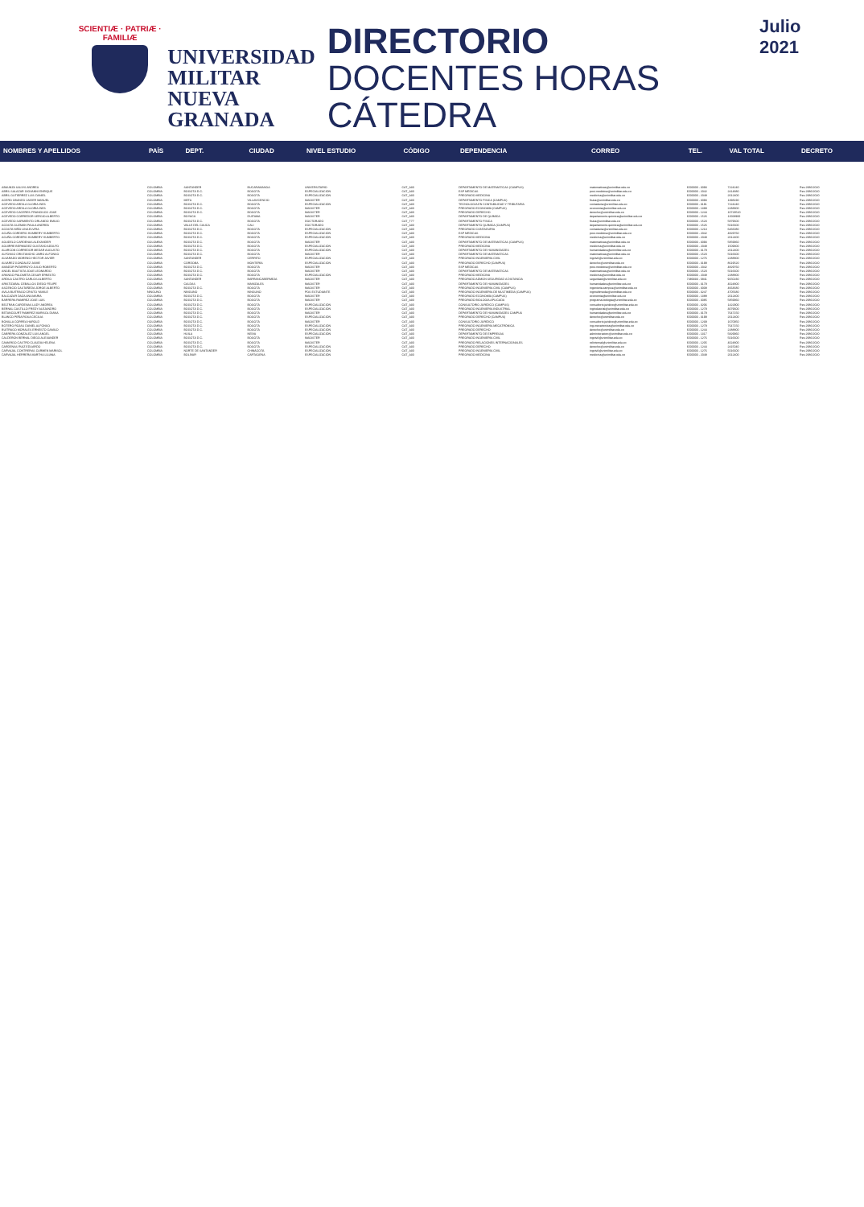SCIENTIÆ · PATRIÆ · FAMILIÆ
UNIVERSIDAD MILITAR NUEVA GRANADA
DIRECTORIO
DOCENTES HORAS CÁTEDRA
Julio 2021
| NOMBRES Y APELLIDOS | PAÍS | DEPT. | CIUDAD | NIVEL ESTUDIO | CÓDIGO | DEPENDENCIA | CORREO | TEL. | VAL TOTAL | DECRETO |
| --- | --- | --- | --- | --- | --- | --- | --- | --- | --- | --- |
| ABAUNZA SALIVS ANDREA | COLOMBIA | SANTANDER | BUCARAMANGA | UNIVERSITARIO | CAT_A30 | DEPARTAMENTO DE MATEMÁTICAS (CAMPUS) | matematicas@unimilitar.edu.co | 6500000 - 3093 | 7224240 | Res 2986/2020 |
| ABRIL SALAZAR GIOVANNI ENRIQUE | COLOMBIA | BOGOTÁ D.C. | BOGOTÁ | ESPECIALIZACIÓN | CAT_A30 | ESP MÉDICAS | post.medicina@unimilitar.edu.co | 6500000 - 2042 | 2414880 | Res 2986/2020 |
| ABRIL GUTIERREZ LUIS DANIEL | COLOMBIA | BOGOTÁ D.C. | BOGOTÁ | ESPECIALIZACIÓN | CAT_A30 | PREGRADO MEDICINA | medicina@unimilitar.edu.co | 6500000 - 2048 | 2012400 | Res 2986/2020 |
| ACERO OBANDO JAIDER MANUEL | COLOMBIA | META | VILLAVICENCIO | MAGISTER | CAT_A30 | DEPARTAMENTO FÍSICA (CAMPUS) | fisica@unimilitar.edu.co | 6500000 - 3093 | 1398190 | Res 2986/2020 |
| ACEVEDO ARDILA GLORIA INES | COLOMBIA | BOGOTÁ D.C. | BOGOTÁ | ESPECIALIZACIÓN | CAT_A30 | TECNOLOGÍA EN CONTABILIDAD Y TRIBUTARIA | contaduria@unimilitar.edu.co | 6500000 - 3191 | 7224240 | Res 2986/2020 |
| ACEVEDO ARDILA GLORIA INES | COLOMBIA | BOGOTÁ D.C. | BOGOTÁ | MAGISTER | CAT_A30 | PREGRADO ECONOMÍA (CAMPUS) | economia@unimilitar.edu.co | 6500000 - 1388 | 2288800 | Res 2986/2020 |
| ACEVEDO CACERES FRANCISCO JOSE | COLOMBIA | BOGOTÁ D.C. | BOGOTÁ | MAGISTER | CAT_A30 | PREGRADO DERECHO | derecho@unimilitar.edu.co | 6500000 - 1244 | 10729520 | Res 2986/2020 |
| ACEVEDO CORREDOR SERGIO ALBERTO | COLOMBIA | BOYACÁ | DUITAMA | MAGISTER | CAT_A30 | DEPARTAMENTO DE QUÍMICA | departamento.quimica@unimilitar.edu.co | 6500000 - 1526 | 11568900 | Res 2986/2020 |
| ACEVEDO SARMIENTO ORLANDO EMILIO | COLOMBIA | BOGOTÁ D.C. | BOGOTÁ | DOCTORADO | CAT_T77 | DEPARTAMENTO FÍSICA | fisica@unimilitar.edu.co | 6500000 - 1523 | 5879600 | Res 2986/2020 |
| ACOSTA GUZMAN PAULA ANDREA | COLOMBIA | VALLE DEL CAUCA | CALI | DOCTORADO | CAT_A30 | DEPARTAMENTO QUÍMICA (CAMPUS) | departamento.quimica@unimilitar.edu.co | 6500000 - 1526 | 5016600 | Res 2986/2020 |
| ACOSTA NIÑO LINA ELVIRA | COLOMBIA | BOGOTÁ D.C. | BOGOTÁ | ESPECIALIZACIÓN | CAT_A30 | PREGRADO CONTADURÍA | contaduria@unimilitar.edu.co | 6500000 - 1213 | 6466080 | Res 2986/2020 |
| ACUÑA CORDERO HUMBERY HUMBERTO | COLOMBIA | BOGOTÁ D.C. | BOGOTÁ | ESPECIALIZACIÓN | CAT_A30 | ESP MÉDICAS | post.medicina@unimilitar.edu.co | 6500000 - 2042 | 4829760 | Res 2986/2020 |
| ACUÑA CORDERO HUMBERY HUMBERTO | COLOMBIA | BOGOTÁ D.C. | BOGOTÁ | ESPECIALIZACIÓN | CAT_A30 | PREGRADO MEDICINA | medicina@unimilitar.edu.co | 6500000 - 2048 | 2012400 | Res 2986/2020 |
| AGUDELO CARDENAS ALEXANDER | COLOMBIA | BOGOTÁ D.C. | BOGOTÁ | MAGISTER | CAT_A30 | DEPARTAMENTO DE MATEMÁTICAS (CAMPUS) | matematicas@unimilitar.edu.co | 6500000 - 3093 | 5859960 | Res 2986/2020 |
| AGUIRRE BERMUDEZ GUSTAVO ADOLFO | COLOMBIA | BOGOTÁ D.C. | BOGOTÁ | ESPECIALIZACIÓN | CAT_A30 | PREGRADO MEDICINA | medicina@unimilitar.edu.co | 6500000 - 2048 | 1509300 | Res 2986/2020 |
| ALARCON CORREDOR MEDAR AUGUSTO | COLOMBIA | BOGOTÁ D.C. | BOGOTÁ | ESPECIALIZACIÓN | CAT_A30 | DEPARTAMENTO DE HUMANIDADES | humanidades@unimilitar.edu.co | 6500000 - 3179 | 2012400 | Res 2986/2020 |
| ALFONSO CRISTANCHO JAIRO ALFONSO | COLOMBIA | BOGOTÁ D.C. | BOGOTÁ | MAGISTER | CAT_A30 | DEPARTAMENTO DE MATEMÁTICAS | matematicas@unimilitar.edu.co | 6500000 - 1520 | 5016600 | Res 2986/2020 |
| ALVARADO MORENO HECTOR JAVIER | COLOMBIA | SANTANDER | CERRITO | ESPECIALIZACIÓN | CAT_A30 | PREGRADO INGENIERÍA CIVIL | ingcivil@unimilitar.edu.co | 6500000 - 1276 | 2288800 | Res 2986/2020 |
| ALVAREZ GONZALEZ JAIME | COLOMBIA | CÓRDOBA | MONTERÍA | ESPECIALIZACIÓN | CAT_A30 | PREGRADO DERECHO (CAMPUS) | derecho@unimilitar.edu.co | 6500000 - 3199 | 8619520 | Res 2986/2020 |
| AMADOR PATARROYO JULIO ROBERTO | COLOMBIA | BOGOTÁ D.C. | BOGOTÁ | MAGISTER | CAT_A30 | ESP MÉDICAS | post.medicina@unimilitar.edu.co | 6500000 - 2042 | 4829760 | Res 2986/2020 |
| ANGEL BAUTISTA JOSE LEONARDO | COLOMBIA | BOGOTÁ D.C. | BOGOTÁ | MAGISTER | CAT_A30 | DEPARTAMENTO DE MATEMÁTICAS | matematicas@unimilitar.edu.co | 6500000 - 1520 | 5016600 | Res 2986/2020 |
| ARANGO PALOMETA CESAR ERNESTO | COLOMBIA | BOGOTÁ D.C. | BOGOTÁ | ESPECIALIZACIÓN | CAT_A30 | PREGRADO MEDICINA | medicina@unimilitar.edu.co | 6500000 - 2048 | 2288800 | Res 2986/2020 |
| ARDILA CASTRO CARLOS ALBERTO | COLOMBIA | SANTANDER | BARRANCABERMEJA | MAGISTER | CAT_A30 | PREGRADO ADMON SEGURIDAD A DISTANCIA | seguridad@unimilitar.edu.co | 7480333 - 6841 | 9150230 | Res 2986/2020 |
| ARISTIZABAL CEBALLOS DIEGO FELIPE | COLOMBIA | CALDAS | MANIZALES | MAGISTER | CAT_A30 | DEPARTAMENTO DE HUMANIDADES | humanidades@unimilitar.edu.co | 6500000 - 3179 | 4024800 | Res 2986/2020 |
| ASCENCIO CASTAÑEDA JORGE ALBERTO | COLOMBIA | BOGOTÁ D.C. | BOGOTÁ | MAGISTER | CAT_A30 | PREGRADO INGENIERÍA CIVIL (CAMPUS) | ingenieria.campus@unimilitar.edu.co | 6500000 - 3008 | 4663680 | Res 2986/2020 |
| AVILA BUITRAGO CRISTO YAMILE | NINGUNO | NINGUNO | NINGUNO | POS ESTUDIANTE | CAT_A30 | PREGRADO INGENIERÍA DE MULTIMEDIA (CAMPUS) | ingmultimedia@unimilitar.edu.co | 6500000 - 3247 | 4705680 | Res 2986/2020 |
| BALCAZAR DAZA ANA MARIA | COLOMBIA | BOGOTÁ D.C. | BOGOTÁ | MAGISTER | CAT_A30 | PREGRADO ECONOMÍA (CAMPUS) | economia@unimilitar.edu.co | 6500000 - 1388 | 2012400 | Res 2986/2020 |
| BARRERA RAMIREZ JOSE LUIS | COLOMBIA | BOGOTÁ D.C. | BOGOTÁ | MAGISTER | CAT_A30 | PREGRADO BIOLOGÍA APLICADA | programa.biologia@unimilitar.edu.co | 6500000 - 3085 | 5859960 | Res 2986/2020 |
| BELTRAN CARDENAS LADY ANDREA | COLOMBIA | BOGOTÁ D.C. | BOGOTÁ | ESPECIALIZACIÓN | CAT_A30 | CONSULTORIO JURÍDICO (CAMPUS) | consultorio.juridico@unimilitar.edu.co | 6500000 - 3206 | 1422900 | Res 2986/2020 |
| BERNAL CASTILLO FREDY ALEJANDRO | COLOMBIA | BOGOTÁ D.C. | BOGOTÁ | ESPECIALIZACIÓN | CAT_A30 | PREGRADO INGENIERÍA INDUSTRIAL | ingindustrial@unimilitar.edu.co | 6500000 - 1279 | 3079600 | Res 2986/2020 |
| BETANCOURT RAMIREZ MARISOL DIANA | COLOMBIA | BOGOTÁ D.C. | BOGOTÁ | MAGISTER | CAT_A30 | DEPARTAMENTO DE HUMANIDADES CAMPUS | humanidades@unimilitar.edu.co | 6500000 - 3179 | 7647150 | Res 2986/2020 |
| BLANCO PEÑA ROSA CECILIA | COLOMBIA | BOGOTÁ D.C. | BOGOTÁ | ESPECIALIZACIÓN | CAT_A30 | PREGRADO DERECHO (CAMPUS) | derecho@unimilitar.edu.co | 6500000 - 3199 | 2012400 | Res 2986/2020 |
| BONILLA CORREA HAROLD | COLOMBIA | BOGOTÁ D.C. | BOGOTÁ | MAGISTER | CAT_A30 | CONSULTORIO JURÍDICO | consultorio.juridico@unimilitar.edu.co | 6500000 - 1239 | 1670950 | Res 2986/2020 |
| BOTERO ROJAS DANIEL ALFONSO | COLOMBIA | BOGOTÁ D.C. | BOGOTÁ | ESPECIALIZACIÓN | CAT_A30 | PREGRADO INGENIERÍA MECATRÓNICA | ing.mecatronica@unimilitar.edu.co | 6500000 - 1279 | 7647150 | Res 2986/2020 |
| BUITRAGO MORALES ERNESTO CAMILO | COLOMBIA | BOGOTÁ D.C. | BOGOTÁ | ESPECIALIZACIÓN | CAT_A30 | PREGRADO DERECHO | derecho@unimilitar.edu.co | 6500000 - 1244 | 2288800 | Res 2986/2020 |
| CABRERA GONZALEZ LUIS ANGEL | COLOMBIA | HUILA | NEIVA | ESPECIALIZACIÓN | CAT_A30 | DEPARTAMENTO DE EMPRESAS | administracion@unimilitar.edu.co | 6500000 - 1317 | 5829960 | Res 2986/2020 |
| CALDERON BERNAL DIEGO ALEXANDER | COLOMBIA | BOGOTÁ D.C. | BOGOTÁ | MAGISTER | CAT_A30 | PREGRADO INGENIERÍA CIVIL | ingcivil@unimilitar.edu.co | 6500000 - 1276 | 5016600 | Res 2986/2020 |
| CAMARGO CASTRO CLAUDIA HELENA | COLOMBIA | BOGOTÁ D.C. | BOGOTÁ | MAGISTER | CAT_A30 | PREGRADO RELACIONES INTERNACIONALES | relinternal@unimilitar.edu.co | 6500000 - 1205 | 4024800 | Res 2986/2020 |
| CARDENAS RUIZ EDUARDO | COLOMBIA | BOGOTÁ D.C. | BOGOTÁ | ESPECIALIZACIÓN | CAT_A30 | PREGRADO DERECHO | derecho@unimilitar.edu.co | 6500000 - 1244 | 2415040 | Res 2986/2020 |
| CARVAJAL CONTRERAS CARMEN MARISOL | COLOMBIA | NORTE DE SANTANDER | CHINÁCOTA | ESPECIALIZACIÓN | CAT_A30 | PREGRADO INGENIERÍA CIVIL | ingcivil@unimilitar.edu.co | 6500000 - 1276 | 5016600 | Res 2986/2020 |
| CARVAJAL HERRERA MARTHA LILIANA | COLOMBIA | BOLÍVAR | CARTAGENA | ESPECIALIZACIÓN | CAT_A30 | PREGRADO MEDICINA | medicina@unimilitar.edu.co | 6500000 - 2048 | 2012400 | Res 2986/2020 |